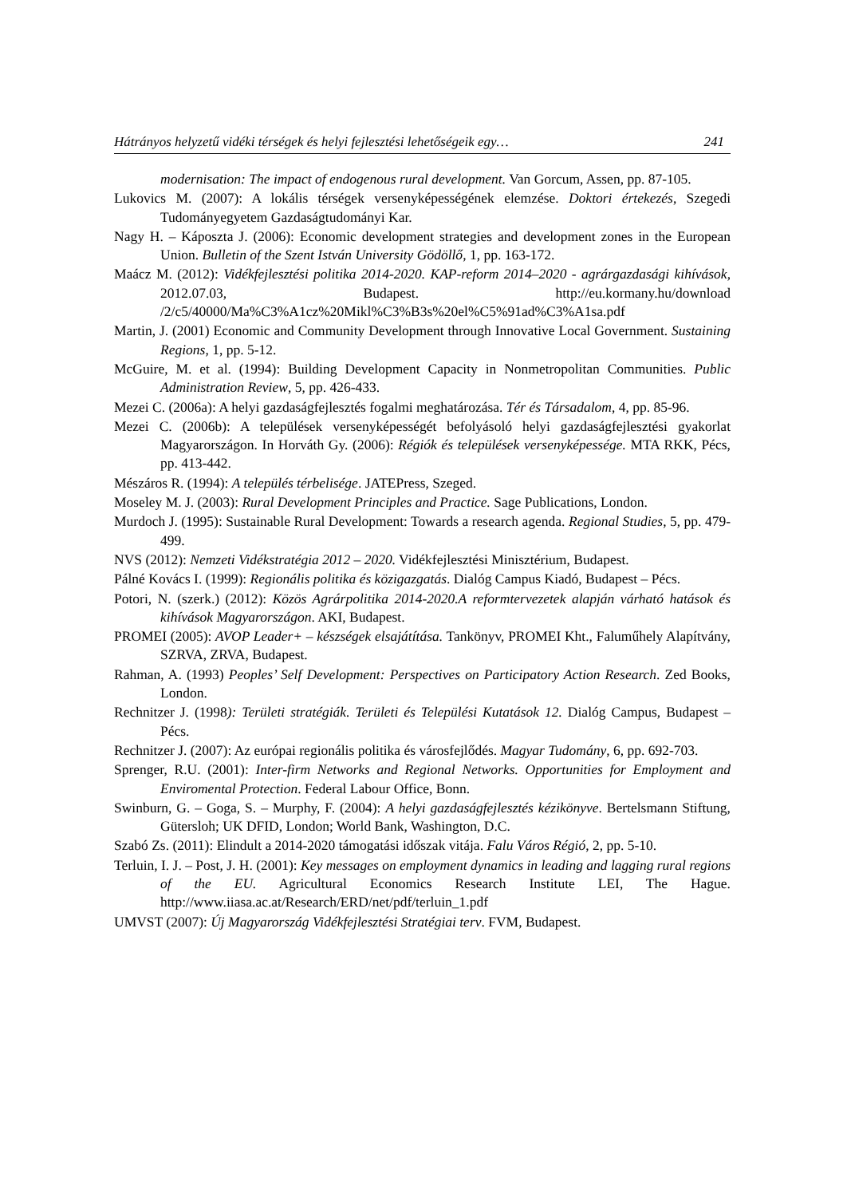Hátrányos helyzetű vidéki térségek és helyi fejlesztési lehetőségeik egy… 241
modernisation: The impact of endogenous rural development. Van Gorcum, Assen, pp. 87-105.
Lukovics M. (2007): A lokális térségek versenyképességének elemzése. Doktori értekezés, Szegedi Tudományegyetem Gazdaságtudományi Kar.
Nagy H. – Káposzta J. (2006): Economic development strategies and development zones in the European Union. Bulletin of the Szent István University Gödöllő, 1, pp. 163-172.
Maácz M. (2012): Vidékfejlesztési politika 2014-2020. KAP-reform 2014–2020 - agrárgazdasági kihívások, 2012.07.03, Budapest. http://eu.kormany.hu/download /2/c5/40000/Ma%C3%A1cz%20Mikl%C3%B3s%20el%C5%91ad%C3%A1sa.pdf
Martin, J. (2001) Economic and Community Development through Innovative Local Government. Sustaining Regions, 1, pp. 5-12.
McGuire, M. et al. (1994): Building Development Capacity in Nonmetropolitan Communities. Public Administration Review, 5, pp. 426-433.
Mezei C. (2006a): A helyi gazdaságfejlesztés fogalmi meghatározása. Tér és Társadalom, 4, pp. 85-96.
Mezei C. (2006b): A települések versenyképességét befolyásoló helyi gazdaságfejlesztési gyakorlat Magyarországon. In Horváth Gy. (2006): Régiók és települések versenyképessége. MTA RKK, Pécs, pp. 413-442.
Mészáros R. (1994): A település térbelisége. JATEPress, Szeged.
Moseley M. J. (2003): Rural Development Principles and Practice. Sage Publications, London.
Murdoch J. (1995): Sustainable Rural Development: Towards a research agenda. Regional Studies, 5, pp. 479-499.
NVS (2012): Nemzeti Vidékstratégia 2012 – 2020. Vidékfejlesztési Minisztérium, Budapest.
Pálné Kovács I. (1999): Regionális politika és közigazgatás. Dialóg Campus Kiadó, Budapest – Pécs.
Potori, N. (szerk.) (2012): Közös Agrárpolitika 2014-2020.A reformtervezetek alapján várható hatások és kihívások Magyarországon. AKI, Budapest.
PROMEI (2005): AVOP Leader+ – készségek elsajátítása. Tankönyv, PROMEI Kht., Faluműhely Alapítvány, SZRVA, ZRVA, Budapest.
Rahman, A. (1993) Peoples’ Self Development: Perspectives on Participatory Action Research. Zed Books, London.
Rechnitzer J. (1998): Területi stratégiák. Területi és Települési Kutatások 12. Dialóg Campus, Budapest – Pécs.
Rechnitzer J. (2007): Az európai regionális politika és városfejlődés. Magyar Tudomány, 6, pp. 692-703.
Sprenger, R.U. (2001): Inter-firm Networks and Regional Networks. Opportunities for Employment and Enviromental Protection. Federal Labour Office, Bonn.
Swinburn, G. – Goga, S. – Murphy, F. (2004): A helyi gazdaságfejlesztés kézikönyve. Bertelsmann Stiftung, Gütersloh; UK DFID, London; World Bank, Washington, D.C.
Szabó Zs. (2011): Elindult a 2014-2020 támogatási időszak vitája. Falu Város Régió, 2, pp. 5-10.
Terluin, I. J. – Post, J. H. (2001): Key messages on employment dynamics in leading and lagging rural regions of the EU. Agricultural Economics Research Institute LEI, The Hague. http://www.iiasa.ac.at/Research/ERD/net/pdf/terluin_1.pdf
UMVST (2007): Új Magyarország Vidékfejlesztési Stratégiai terv. FVM, Budapest.